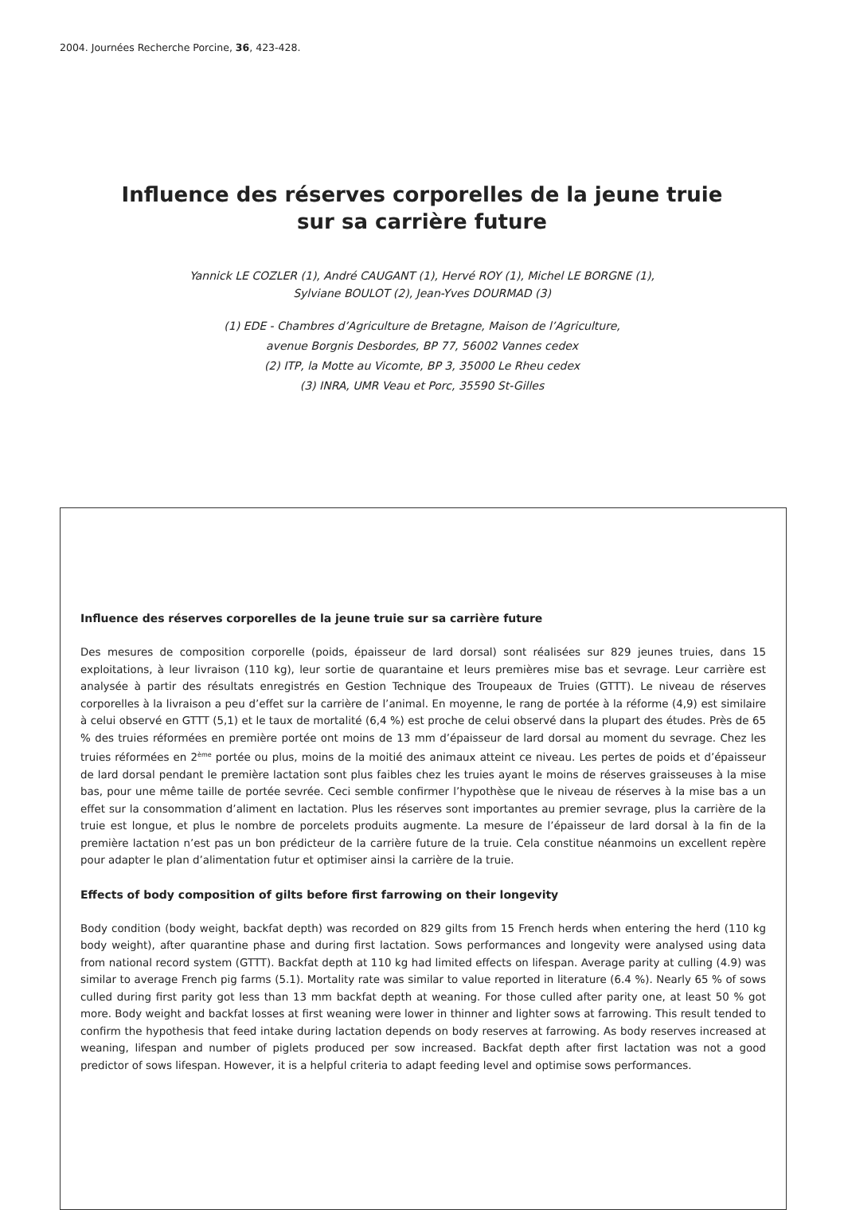2004. Journées Recherche Porcine, 36, 423-428.
Influence des réserves corporelles de la jeune truie
sur sa carrière future
Yannick LE COZLER (1), André CAUGANT (1), Hervé ROY (1), Michel LE BORGNE (1),
Sylviane BOULOT (2), Jean-Yves DOURMAD (3)
(1) EDE - Chambres d’Agriculture de Bretagne, Maison de l’Agriculture,
avenue Borgnis Desbordes, BP 77, 56002 Vannes cedex
(2) ITP, la Motte au Vicomte, BP 3, 35000 Le Rheu cedex
(3) INRA, UMR Veau et Porc, 35590 St-Gilles
Influence des réserves corporelles de la jeune truie sur sa carrière future
Des mesures de composition corporelle (poids, épaisseur de lard dorsal) sont réalisées sur 829 jeunes truies, dans 15 exploitations, à leur livraison (110 kg), leur sortie de quarantaine et leurs premières mise bas et sevrage. Leur carrière est analysée à partir des résultats enregistrés en Gestion Technique des Troupeaux de Truies (GTTT). Le niveau de réserves corporelles à la livraison a peu d’effet sur la carrière de l’animal. En moyenne, le rang de portée à la réforme (4,9) est similaire à celui observé en GTTT (5,1) et le taux de mortalité (6,4 %) est proche de celui observé dans la plupart des études. Près de 65 % des truies réformées en première portée ont moins de 13 mm d’épaisseur de lard dorsal au moment du sevrage. Chez les truies réformées en 2<sup>ème</sup> portée ou plus, moins de la moitié des animaux atteint ce niveau. Les pertes de poids et d’épaisseur de lard dorsal pendant le première lactation sont plus faibles chez les truies ayant le moins de réserves graisseuses à la mise bas, pour une même taille de portée sevrée. Ceci semble confirmer l’hypothèse que le niveau de réserves à la mise bas a un effet sur la consommation d’aliment en lactation. Plus les réserves sont importantes au premier sevrage, plus la carrière de la truie est longue, et plus le nombre de porcelets produits augmente. La mesure de l’épaisseur de lard dorsal à la fin de la première lactation n’est pas un bon prédicteur de la carrière future de la truie. Cela constitue néanmoins un excellent repère pour adapter le plan d’alimentation futur et optimiser ainsi la carrière de la truie.
Effects of body composition of gilts before first farrowing on their longevity
Body condition (body weight, backfat depth) was recorded on 829 gilts from 15 French herds when entering the herd (110 kg body weight), after quarantine phase and during first lactation. Sows performances and longevity were analysed using data from national record system (GTTT). Backfat depth at 110 kg had limited effects on lifespan. Average parity at culling (4.9) was similar to average French pig farms (5.1). Mortality rate was similar to value reported in literature (6.4 %). Nearly 65 % of sows culled during first parity got less than 13 mm backfat depth at weaning. For those culled after parity one, at least 50 % got more. Body weight and backfat losses at first weaning were lower in thinner and lighter sows at farrowing. This result tended to confirm the hypothesis that feed intake during lactation depends on body reserves at farrowing. As body reserves increased at weaning, lifespan and number of piglets produced per sow increased. Backfat depth after first lactation was not a good predictor of sows lifespan. However, it is a helpful criteria to adapt feeding level and optimise sows performances.